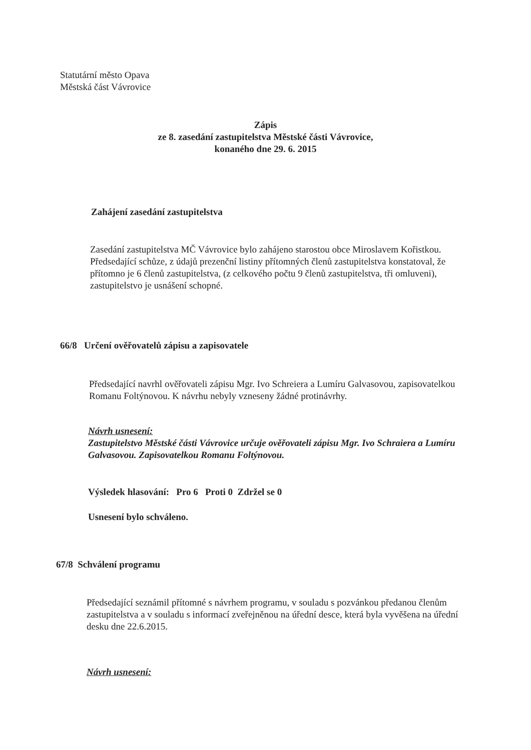Statutární město Opava
Městská část Vávrovice
Zápis
ze 8. zasedání zastupitelstva Městské části Vávrovice,
konaného dne 29. 6. 2015
Zahájení zasedání zastupitelstva
Zasedání zastupitelstva MČ Vávrovice bylo zahájeno starostou obce Miroslavem Kořistkou.
Předsedající schůze, z údajů prezenční listiny přítomných členů zastupitelstva konstatoval, že přítomno je 6 členů zastupitelstva, (z celkového počtu 9 členů zastupitelstva, tři omluveni), zastupitelstvo je usnášení schopné.
66/8 Určení ověřovatelů zápisu a zapisovatele
Předsedající navrhl ověřovateli zápisu Mgr. Ivo Schreiera a Lumíru Galvasovou, zapisovatelkou Romanu Foltýnovou. K návrhu nebyly vzneseny žádné protinávrhy.
Návrh usnesení:
Zastupitelstvo Městské části Vávrovice určuje ověřovateli zápisu Mgr. Ivo Schraiera a Lumíru Galvasovou. Zapisovatelkou Romanu Foltýnovou.
Výsledek hlasování: Pro 6 Proti 0 Zdržel se 0
Usnesení bylo schváleno.
67/8 Schválení programu
Předsedající seznámil přítomné s návrhem programu, v souladu s pozvánkou předanou členům zastupitelstva a v souladu s informací zveřejněnou na úřední desce, která byla vyvěšena na úřední desku dne 22.6.2015.
Návrh usnesení: